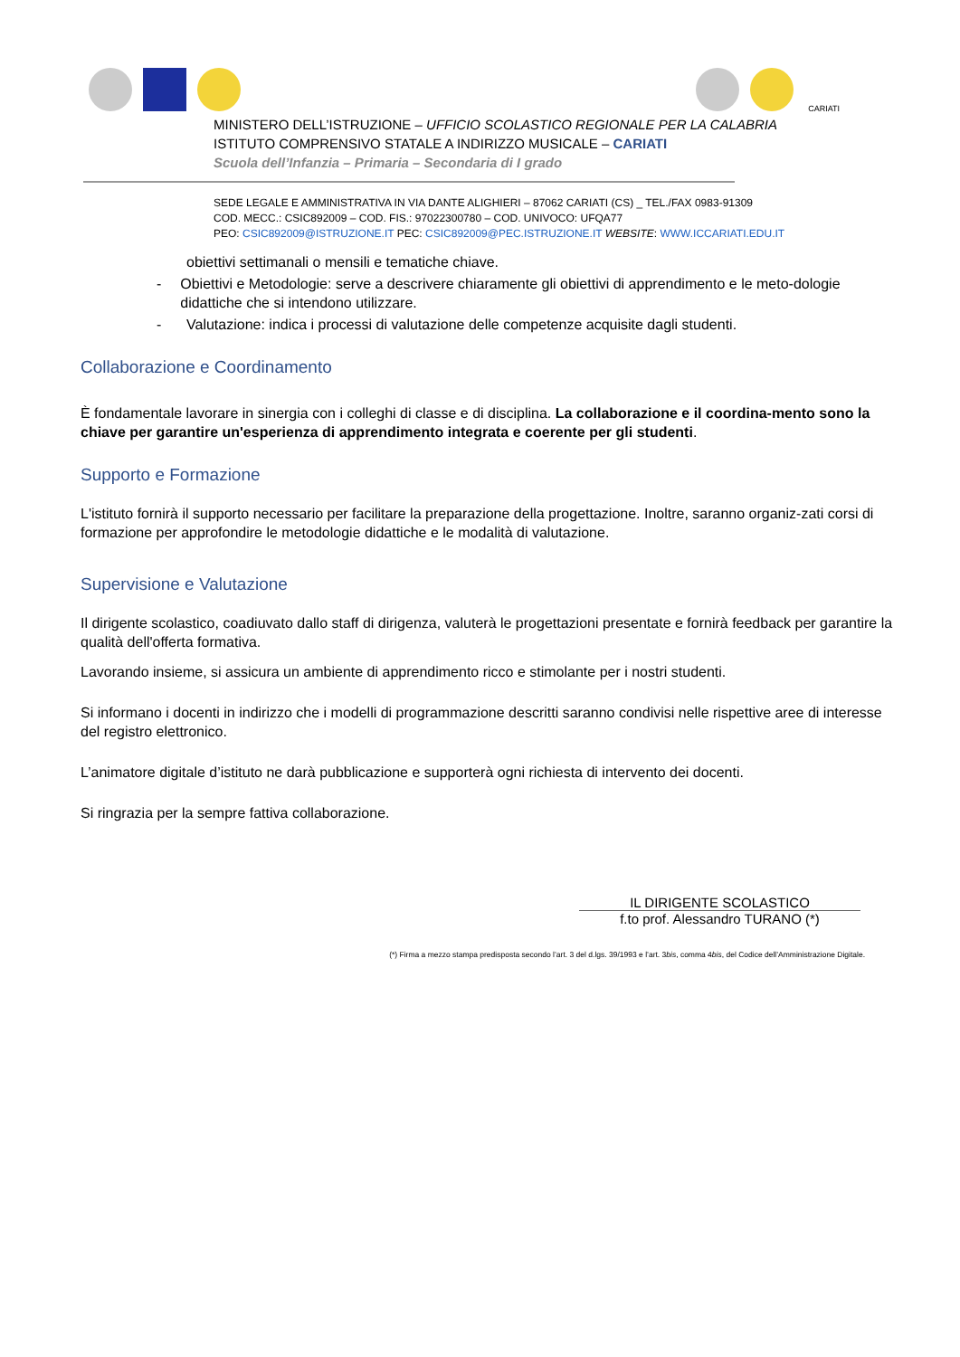CARIATI
MINISTERO DELL’ISTRUZIONE – UFFICIO SCOLASTICO REGIONALE PER LA CALABRIA
ISTITUTO COMPRENSIVO STATALE A INDIRIZZO MUSICALE – CARIATI
Scuola dell’Infanzia – Primaria – Secondaria di I grado
SEDE LEGALE E AMMINISTRATIVA IN VIA DANTE ALIGHIERI – 87062 CARIATI (CS) _ TEL./FAX 0983-91309
COD. MECC.: CSIC892009 – COD. FIS.: 97022300780 – COD. UNIVOCO: UFQA77
PEO: CSIC892009@ISTRUZIONE.IT PEC: CSIC892009@PEC.ISTRUZIONE.IT WEBSITE: WWW.ICCARIATI.EDU.IT
obiettivi settimanali o mensili e tematiche chiave.
- Obiettivi e Metodologie: serve a descrivere chiaramente gli obiettivi di apprendimento e le meto-dologie didattiche che si intendono utilizzare.
- Valutazione: indica i processi di valutazione delle competenze acquisite dagli studenti.
Collaborazione e Coordinamento
È fondamentale lavorare in sinergia con i colleghi di classe e di disciplina. La collaborazione e il coordina-mento sono la chiave per garantire un'esperienza di apprendimento integrata e coerente per gli studenti.
Supporto e Formazione
L'istituto fornirà il supporto necessario per facilitare la preparazione della progettazione. Inoltre, saranno organiz-zati corsi di formazione per approfondire le metodologie didattiche e le modalità di valutazione.
Supervisione e Valutazione
Il dirigente scolastico, coadiuvato dallo staff di dirigenza, valuterà le progettazioni presentate e fornirà feedback per garantire la qualità dell'offerta formativa.
Lavorando insieme, si assicura un ambiente di apprendimento ricco e stimolante per i nostri studenti.
Si informano i docenti in indirizzo che i modelli di programmazione descritti saranno condivisi nelle rispettive aree di interesse del registro elettronico.
L’animatore digitale d’istituto ne darà pubblicazione e supporterà ogni richiesta di intervento dei docenti.
Si ringrazia per la sempre fattiva collaborazione.
IL DIRIGENTE SCOLASTICO
f.to prof. Alessandro TURANO (*)
(*) Firma a mezzo stampa predisposta secondo l’art. 3 del d.lgs. 39/1993 e l’art. 3bis, comma 4bis, del Codice dell’Amministrazione Digitale.